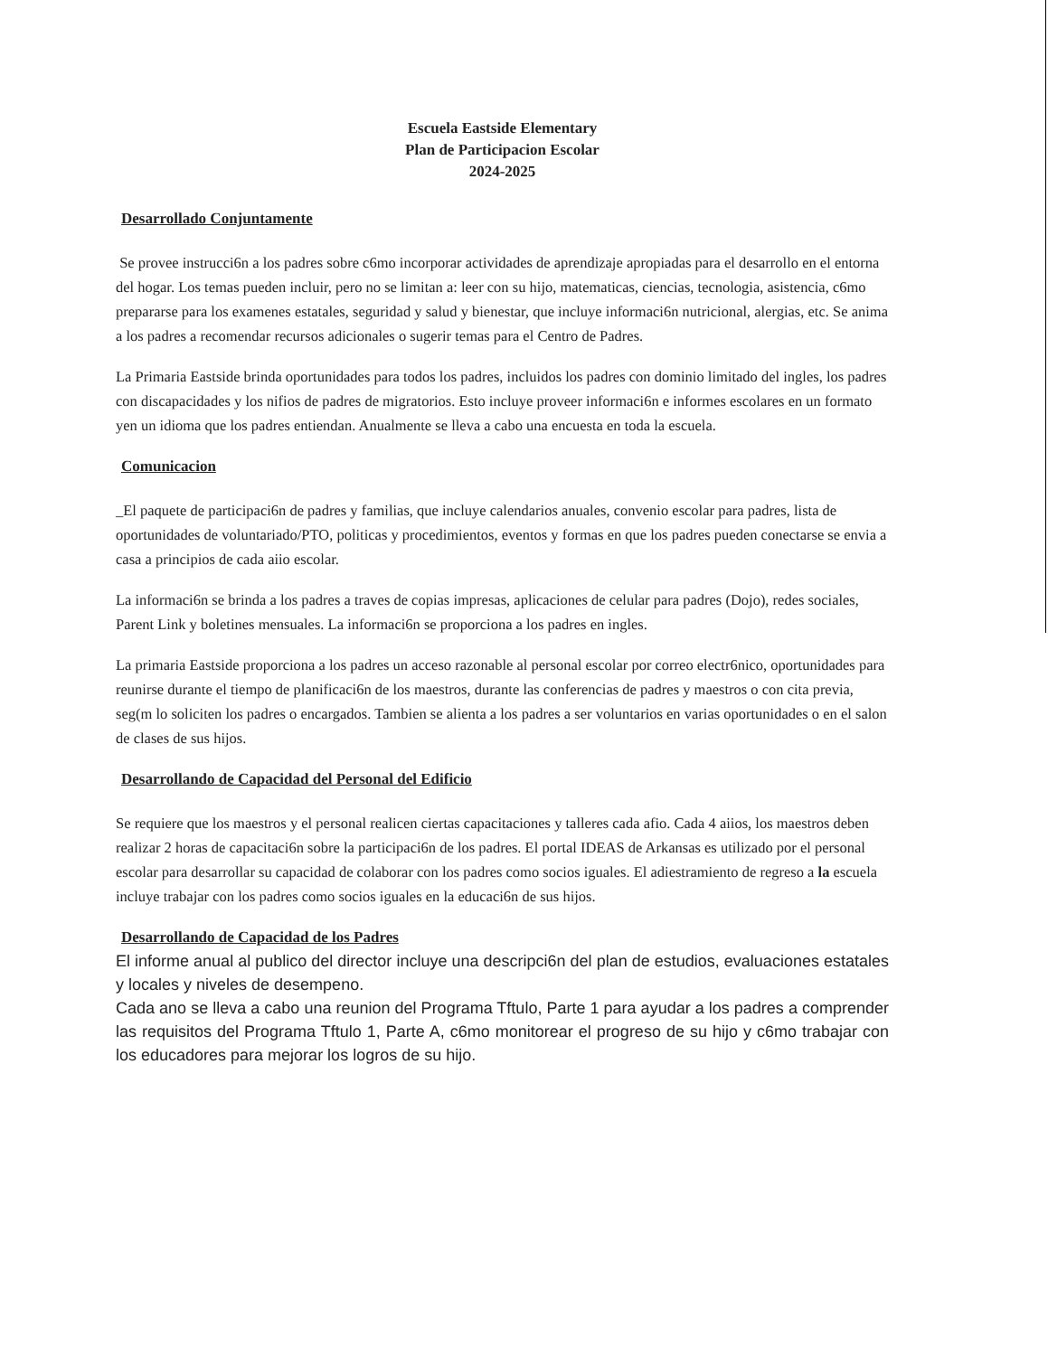Escuela Eastside Elementary
Plan de Participacion Escolar
2024-2025
Desarrollado Conjuntamente
Se provee instrucci6n a los padres sobre c6mo incorporar actividades de aprendizaje apropiadas para el desarrollo en el entorna del hogar. Los temas pueden incluir, pero no se limitan a: leer con su hijo, matematicas, ciencias, tecnologia, asistencia, c6mo prepararse para los examenes estatales, seguridad y salud y bienestar, que incluye informaci6n nutricional, alergias, etc. Se anima a los padres a recomendar recursos adicionales o sugerir temas para el Centro de Padres.
La Primaria Eastside brinda oportunidades para todos los padres, incluidos los padres con dominio limitado del ingles, los padres con discapacidades y los nifios de padres de migratorios. Esto incluye proveer informaci6n e informes escolares en un formato yen un idioma que los padres entiendan. Anualmente se lleva a cabo una encuesta en toda la escuela.
Comunicacion
_El paquete de participaci6n de padres y familias, que incluye calendarios anuales, convenio escolar para padres, lista de oportunidades de voluntariado/PTO, politicas y procedimientos, eventos y formas en que los padres pueden conectarse se envia a casa a principios de cada aiio escolar.
La informaci6n se brinda a los padres a traves de copias impresas, aplicaciones de celular para padres (Dojo), redes sociales, Parent Link y boletines mensuales. La informaci6n se proporciona a los padres en ingles.
La primaria Eastside proporciona a los padres un acceso razonable al personal escolar por correo electr6nico, oportunidades para reunirse durante el tiempo de planificaci6n de los maestros, durante las conferencias de padres y maestros o con cita previa, seg(m lo soliciten los padres o encargados. Tambien se alienta a los padres a ser voluntarios en varias oportunidades o en el salon de clases de sus hijos.
Desarrollando de Capacidad del Personal del Edificio
Se requiere que los maestros y el personal realicen ciertas capacitaciones y talleres cada afio. Cada 4 aiios, los maestros deben realizar 2 horas de capacitaci6n sobre la participaci6n de los padres. El portal IDEAS de Arkansas es utilizado por el personal escolar para desarrollar su capacidad de colaborar con los padres como socios iguales. El adiestramiento de regreso a la escuela incluye trabajar con los padres como socios iguales en la educaci6n de sus hijos.
Desarrollando de Capacidad de los Padres
El informe anual al publico del director incluye una descripci6n del plan de estudios, evaluaciones estatales y locales y niveles de desempeno.
Cada ano se lleva a cabo una reunion del Programa Tftulo, Parte 1 para ayudar a los padres a comprender las requisitos del Programa Tftulo 1, Parte A, c6mo monitorear el progreso de su hijo y c6mo trabajar con los educadores para mejorar los logros de su hijo.